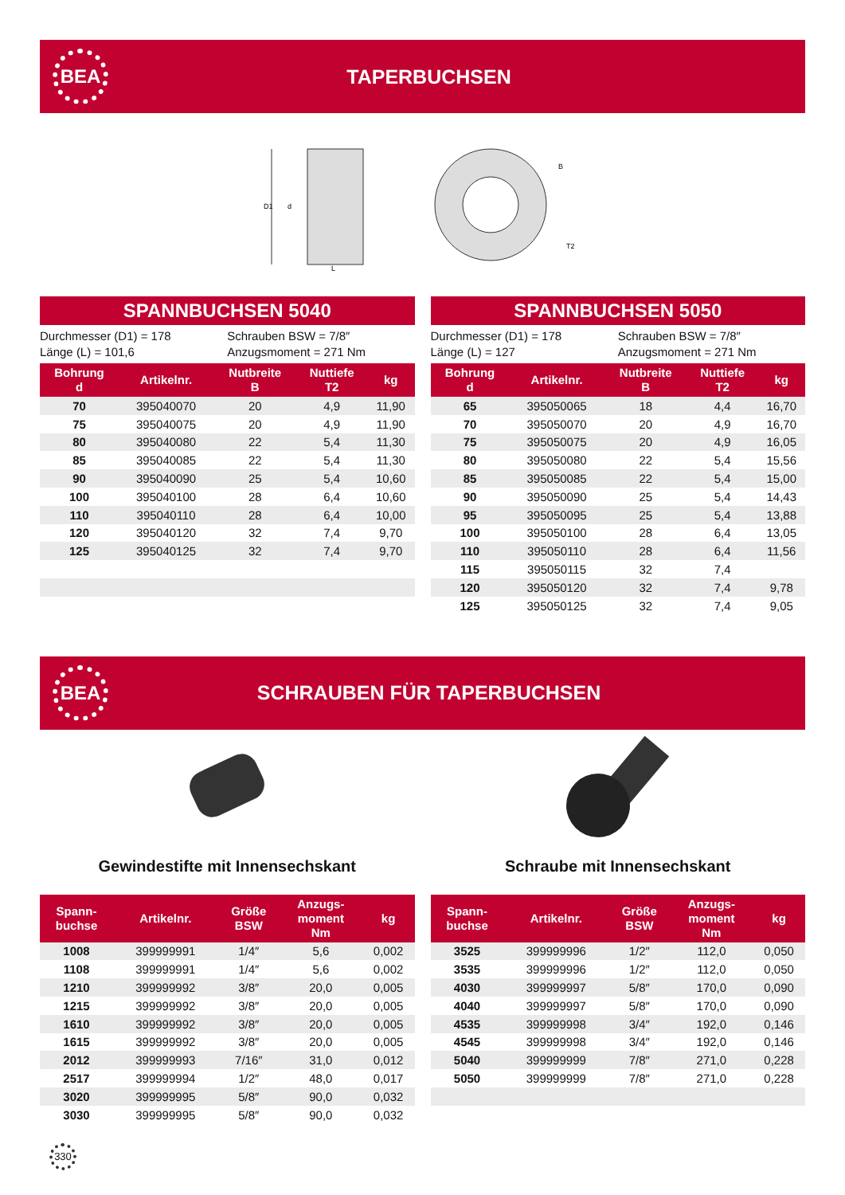BEA
TAPERBUCHSEN
D1
d
L
B
T2
SPANNBUCHSEN 5040
Durchmesser (D1) = 178
Länge (L) = 101,6
Schrauben BSW = 7/8″
Anzugsmoment = 271 Nm
| Bohrung d | Artikelnr. | Nutbreite B | Nuttiefe T2 | kg |
| --- | --- | --- | --- | --- |
| 70 | 395040070 | 20 | 4,9 | 11,90 |
| 75 | 395040075 | 20 | 4,9 | 11,90 |
| 80 | 395040080 | 22 | 5,4 | 11,30 |
| 85 | 395040085 | 22 | 5,4 | 11,30 |
| 90 | 395040090 | 25 | 5,4 | 10,60 |
| 100 | 395040100 | 28 | 6,4 | 10,60 |
| 110 | 395040110 | 28 | 6,4 | 10,00 |
| 120 | 395040120 | 32 | 7,4 | 9,70 |
| 125 | 395040125 | 32 | 7,4 | 9,70 |
SPANNBUCHSEN 5050
Durchmesser (D1) = 178
Länge (L) = 127
Schrauben BSW = 7/8″
Anzugsmoment = 271 Nm
| Bohrung d | Artikelnr. | Nutbreite B | Nuttiefe T2 | kg |
| --- | --- | --- | --- | --- |
| 65 | 395050065 | 18 | 4,4 | 16,70 |
| 70 | 395050070 | 20 | 4,9 | 16,70 |
| 75 | 395050075 | 20 | 4,9 | 16,05 |
| 80 | 395050080 | 22 | 5,4 | 15,56 |
| 85 | 395050085 | 22 | 5,4 | 15,00 |
| 90 | 395050090 | 25 | 5,4 | 14,43 |
| 95 | 395050095 | 25 | 5,4 | 13,88 |
| 100 | 395050100 | 28 | 6,4 | 13,05 |
| 110 | 395050110 | 28 | 6,4 | 11,56 |
| 115 | 395050115 | 32 | 7,4 | |
| 120 | 395050120 | 32 | 7,4 | 9,78 |
| 125 | 395050125 | 32 | 7,4 | 9,05 |
BEA
SCHRAUBEN FÜR TAPERBUCHSEN
Gewindestifte mit Innensechskant
| Spann- buchse | Artikelnr. | Größe BSW | Anzugs- moment Nm | kg |
| --- | --- | --- | --- | --- |
| 1008 | 399999991 | 1/4″ | 5,6 | 0,002 |
| 1108 | 399999991 | 1/4″ | 5,6 | 0,002 |
| 1210 | 399999992 | 3/8″ | 20,0 | 0,005 |
| 1215 | 399999992 | 3/8″ | 20,0 | 0,005 |
| 1610 | 399999992 | 3/8″ | 20,0 | 0,005 |
| 1615 | 399999992 | 3/8″ | 20,0 | 0,005 |
| 2012 | 399999993 | 7/16″ | 31,0 | 0,012 |
| 2517 | 399999994 | 1/2″ | 48,0 | 0,017 |
| 3020 | 399999995 | 5/8″ | 90,0 | 0,032 |
| 3030 | 399999995 | 5/8″ | 90,0 | 0,032 |
Schraube mit Innensechskant
| Spann- buchse | Artikelnr. | Größe BSW | Anzugs- moment Nm | kg |
| --- | --- | --- | --- | --- |
| 3525 | 399999996 | 1/2″ | 112,0 | 0,050 |
| 3535 | 399999996 | 1/2″ | 112,0 | 0,050 |
| 4030 | 399999997 | 5/8″ | 170,0 | 0,090 |
| 4040 | 399999997 | 5/8″ | 170,0 | 0,090 |
| 4535 | 399999998 | 3/4″ | 192,0 | 0,146 |
| 4545 | 399999998 | 3/4″ | 192,0 | 0,146 |
| 5040 | 399999999 | 7/8″ | 271,0 | 0,228 |
| 5050 | 399999999 | 7/8″ | 271,0 | 0,228 |
330